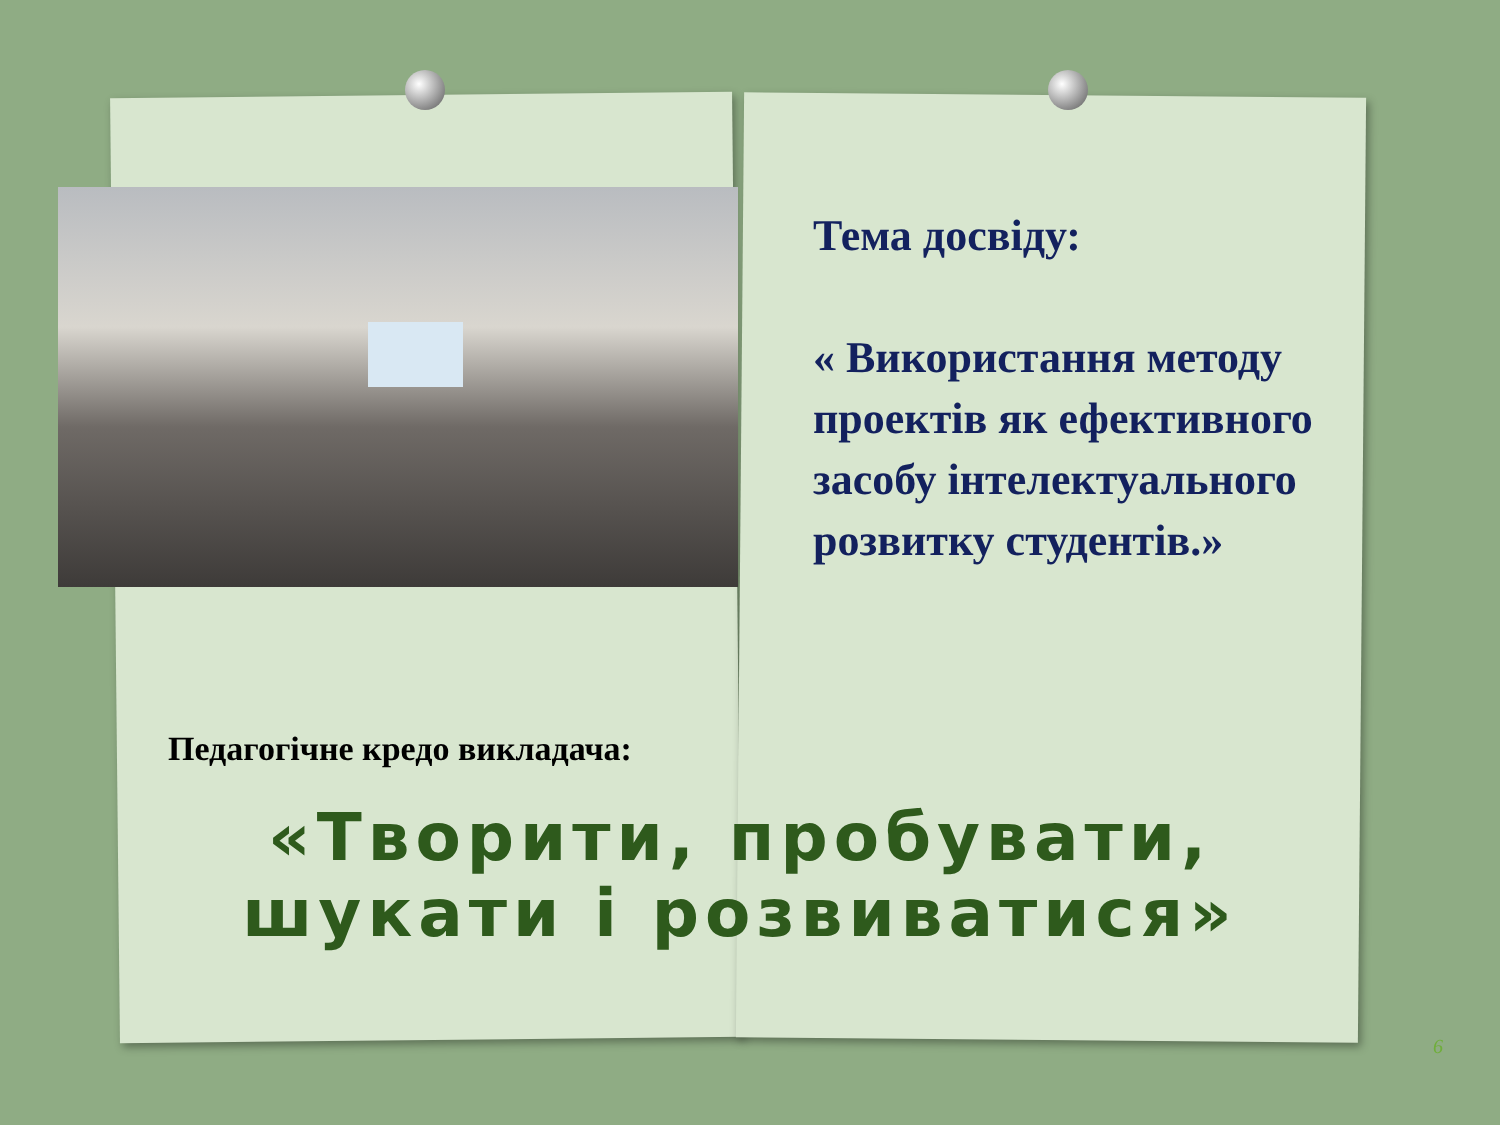Тема досвіду:
« Використання методу проектів як ефективного засобу інтелектуального розвитку студентів.»
Педагогічне кредо викладача:
«Творити, пробувати,
шукати і розвиватися»
6